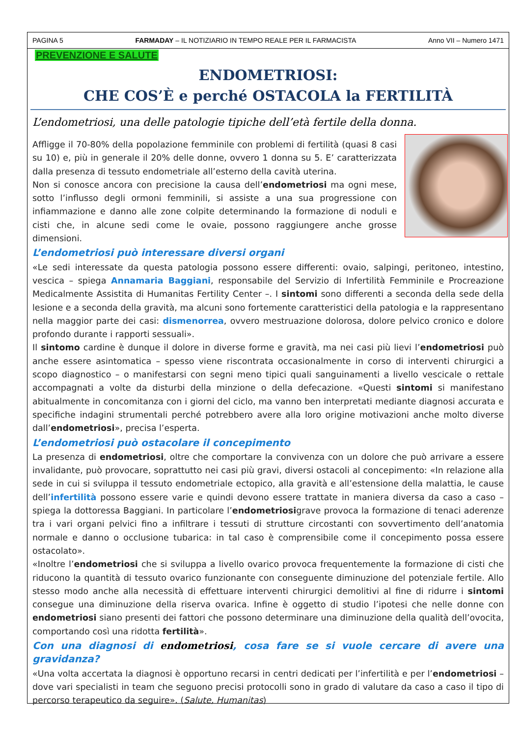PAGINA 5 FARMADAY – IL NOTIZIARIO IN TEMPO REALE PER IL FARMACISTA Anno VII – Numero 1471
PREVENZIONE E SALUTE
ENDOMETRIOSI:
CHE COS’È e perché OSTACOLA la FERTILITÀ
L’endometriosi, una delle patologie tipiche dell’età fertile della donna.
Affligge il 70-80% della popolazione femminile con problemi di fertilità (quasi 8 casi su 10) e, più in generale il 20% delle donne, ovvero 1 donna su 5. E’ caratterizzata dalla presenza di tessuto endometriale all’esterno della cavità uterina.
Non si conosce ancora con precisione la causa dell’endometriosi ma ogni mese, sotto l’influsso degli ormoni femminili, si assiste a una sua progressione con infiammazione e danno alle zone colpite determinando la formazione di noduli e cisti che, in alcune sedi come le ovaie, possono raggiungere anche grosse dimensioni.
L’endometriosi può interessare diversi organi
«Le sedi interessate da questa patologia possono essere differenti: ovaio, salpingi, peritoneo, intestino, vescica – spiega Annamaria Baggiani, responsabile del Servizio di Infertilità Femminile e Procreazione Medicalmente Assistita di Humanitas Fertility Center –. I sintomi sono differenti a seconda della sede della lesione e a seconda della gravità, ma alcuni sono fortemente caratteristici della patologia e la rappresentano nella maggior parte dei casi: dismenorrea, ovvero mestruazione dolorosa, dolore pelvico cronico e dolore profondo durante i rapporti sessuali».
Il sintomo cardine è dunque il dolore in diverse forme e gravità, ma nei casi più lievi l’endometriosi può anche essere asintomatica – spesso viene riscontrata occasionalmente in corso di interventi chirurgici a scopo diagnostico – o manifestarsi con segni meno tipici quali sanguinamenti a livello vescicale o rettale accompagnati a volte da disturbi della minzione o della defecazione. «Questi sintomi si manifestano abitualmente in concomitanza con i giorni del ciclo, ma vanno ben interpretati mediante diagnosi accurata e specifiche indagini strumentali perché potrebbero avere alla loro origine motivazioni anche molto diverse dall’endometriosi», precisa l’esperta.
L’endometriosi può ostacolare il concepimento
La presenza di endometriosi, oltre che comportare la convivenza con un dolore che può arrivare a essere invalidante, può provocare, soprattutto nei casi più gravi, diversi ostacoli al concepimento: «In relazione alla sede in cui si sviluppa il tessuto endometriale ectopico, alla gravità e all’estensione della malattia, le cause dell’infertilità possono essere varie e quindi devono essere trattate in maniera diversa da caso a caso – spiega la dottoressa Baggiani. In particolare l’endometriosigrave provoca la formazione di tenaci aderenze tra i vari organi pelvici fino a infiltrare i tessuti di strutture circostanti con sovvertimento dell’anatomia normale e danno o occlusione tubarica: in tal caso è comprensibile come il concepimento possa essere ostacolato».
«Inoltre l’endometriosi che si sviluppa a livello ovarico provoca frequentemente la formazione di cisti che riducono la quantità di tessuto ovarico funzionante con conseguente diminuzione del potenziale fertile. Allo stesso modo anche alla necessità di effettuare interventi chirurgici demolitivi al fine di ridurre i sintomi consegue una diminuzione della riserva ovarica. Infine è oggetto di studio l’ipotesi che nelle donne con endometriosi siano presenti dei fattori che possono determinare una diminuzione della qualità dell’ovocita, comportando così una ridotta fertilità».
Con una diagnosi di endometriosi, cosa fare se si vuole cercare di avere una gravidanza?
«Una volta accertata la diagnosi è opportuno recarsi in centri dedicati per l’infertilità e per l’endometriosi – dove vari specialisti in team che seguono precisi protocolli sono in grado di valutare da caso a caso il tipo di percorso terapeutico da seguire». (Salute, Humanitas)